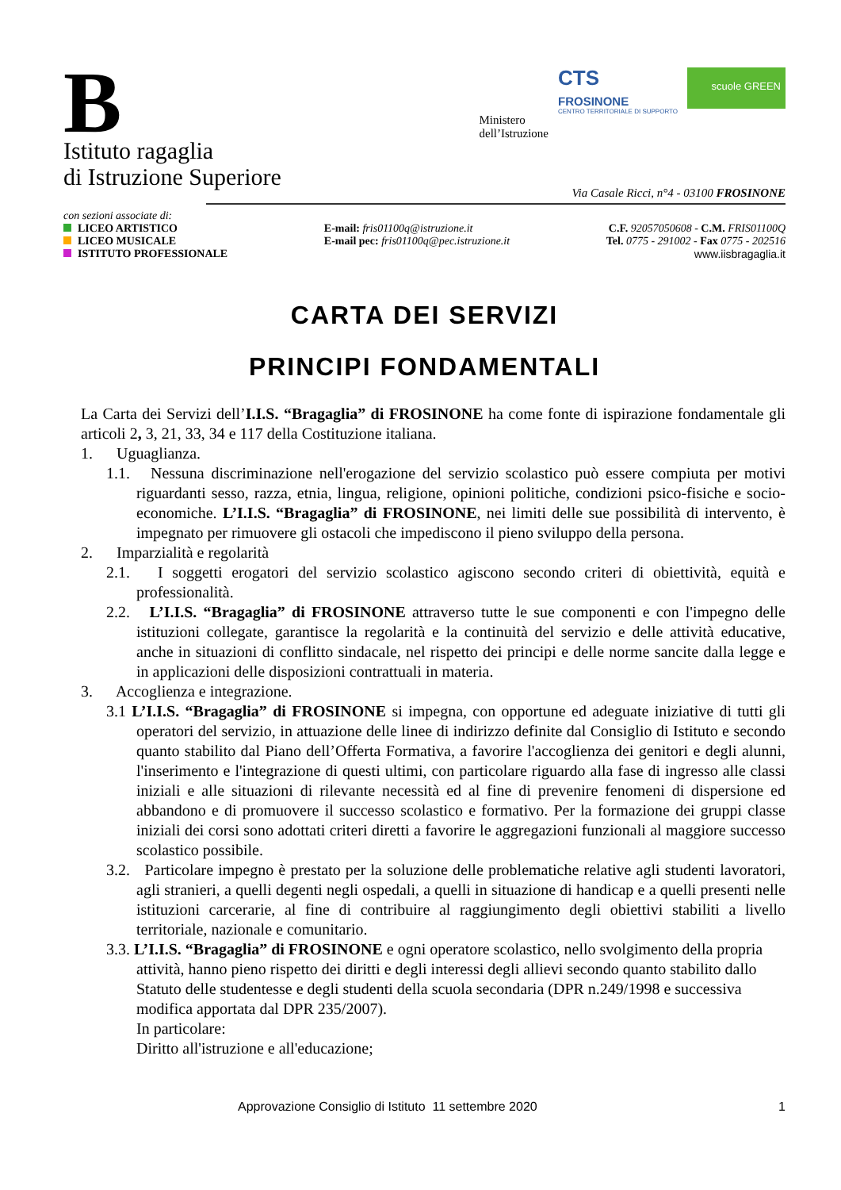B
Istituto ragaglia
di Istruzione Superiore
Ministero
dell’Istruzione
CTS
FROSINONE
CENTRO TERRITORIALE DI SUPPORTO
scuole GREEN
Via Casale Ricci, n°4 - 03100 FROSINONE
con sezioni associate di:
LICEO ARTISTICO
LICEO MUSICALE
ISTITUTO PROFESSIONALE
E-mail: fris01100q@istruzione.it
E-mail pec: fris01100q@pec.istruzione.it
C.F. 92057050608 - C.M. FRIS01100Q
Tel. 0775 - 291002 - Fax 0775 - 202516
www.iisbragaglia.it
CARTA DEI SERVIZI
PRINCIPI FONDAMENTALI
La Carta dei Servizi dell’I.I.S. “Bragaglia” di FROSINONE ha come fonte di ispirazione fondamentale gli articoli 2, 3, 21, 33, 34 e 117 della Costituzione italiana.
1. Uguaglianza.
1.1. Nessuna discriminazione nell'erogazione del servizio scolastico può essere compiuta per motivi riguardanti sesso, razza, etnia, lingua, religione, opinioni politiche, condizioni psico-fisiche e socio-economiche. L’I.I.S. “Bragaglia” di FROSINONE, nei limiti delle sue possibilità di intervento, è impegnato per rimuovere gli ostacoli che impediscono il pieno sviluppo della persona.
2. Imparzialità e regolarità
2.1. I soggetti erogatori del servizio scolastico agiscono secondo criteri di obiettività, equità e professionalità.
2.2. L’I.I.S. “Bragaglia” di FROSINONE attraverso tutte le sue componenti e con l'impegno delle istituzioni collegate, garantisce la regolarità e la continuità del servizio e delle attività educative, anche in situazioni di conflitto sindacale, nel rispetto dei principi e delle norme sancite dalla legge e in applicazioni delle disposizioni contrattuali in materia.
3. Accoglienza e integrazione.
3.1 L’I.I.S. “Bragaglia” di FROSINONE si impegna, con opportune ed adeguate iniziative di tutti gli operatori del servizio, in attuazione delle linee di indirizzo definite dal Consiglio di Istituto e secondo quanto stabilito dal Piano dell’Offerta Formativa, a favorire l'accoglienza dei genitori e degli alunni, l'inserimento e l'integrazione di questi ultimi, con particolare riguardo alla fase di ingresso alle classi iniziali e alle situazioni di rilevante necessità ed al fine di prevenire fenomeni di dispersione ed abbandono e di promuovere il successo scolastico e formativo. Per la formazione dei gruppi classe iniziali dei corsi sono adottati criteri diretti a favorire le aggregazioni funzionali al maggiore successo scolastico possibile.
3.2. Particolare impegno è prestato per la soluzione delle problematiche relative agli studenti lavoratori, agli stranieri, a quelli degenti negli ospedali, a quelli in situazione di handicap e a quelli presenti nelle istituzioni carcerarie, al fine di contribuire al raggiungimento degli obiettivi stabiliti a livello territoriale, nazionale e comunitario.
3.3. L’I.I.S. “Bragaglia” di FROSINONE e ogni operatore scolastico, nello svolgimento della propria attività, hanno pieno rispetto dei diritti e degli interessi degli allievi secondo quanto stabilito dallo Statuto delle studentesse e degli studenti della scuola secondaria (DPR n.249/1998 e successiva modifica apportata dal DPR 235/2007).
In particolare:
Diritto all'istruzione e all'educazione;
Approvazione Consiglio di Istituto 11 settembre 2020 1